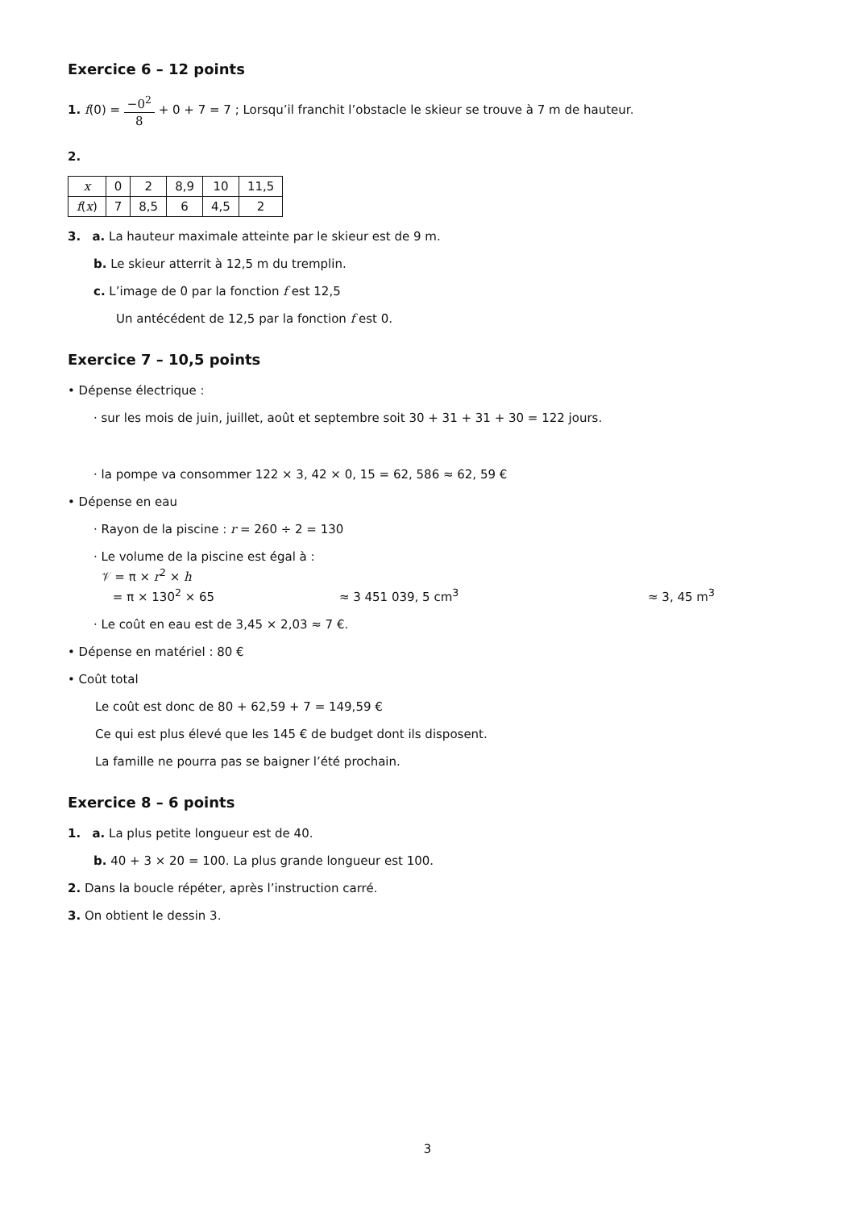Exercice 6 – 12 points
1. f(0) = −0<sup>2</sup> 8 + 0 + 7 = 7 ; Lorsqu’il franchit l’obstacle le skieur se trouve à 7 m de hauteur.
2.
| x | 0 | 2 | 8,9 | 10 | 11,5 |
| f ( x ) | 7 | 8,5 | 6 | 4,5 | 2 |
3. a. La hauteur maximale atteinte par le skieur est de 9 m.
b. Le skieur atterrit à 12,5 m du tremplin.
c. L’image de 0 par la fonction f est 12,5
Un antécédent de 12,5 par la fonction f est 0.
Exercice 7 – 10,5 points
• Dépense électrique :
· sur les mois de juin, juillet, août et septembre soit 30 + 31 + 31 + 30 = 122 jours.
· la pompe va consommer 122 × 3, 42 × 0, 15 = 62, 586 ≈ 62, 59 €
• Dépense en eau
· Rayon de la piscine : r = 260 ÷ 2 = 130
· Le volume de la piscine est égal à :
𝒱 = π × r<sup>2</sup> × h
= π × 130<sup>2</sup> × 65 ≈ 3 451 039, 5 cm<sup>3</sup> ≈ 3, 45 m<sup>3</sup>
· Le coût en eau est de 3,45 × 2,03 ≈ 7 €.
• Dépense en matériel : 80 €
• Coût total
Le coût est donc de 80 + 62,59 + 7 = 149,59 €
Ce qui est plus élevé que les 145 € de budget dont ils disposent.
La famille ne pourra pas se baigner l’été prochain.
Exercice 8 – 6 points
1. a. La plus petite longueur est de 40.
b. 40 + 3 × 20 = 100. La plus grande longueur est 100.
2. Dans la boucle répéter, après l’instruction carré.
3. On obtient le dessin 3.
3